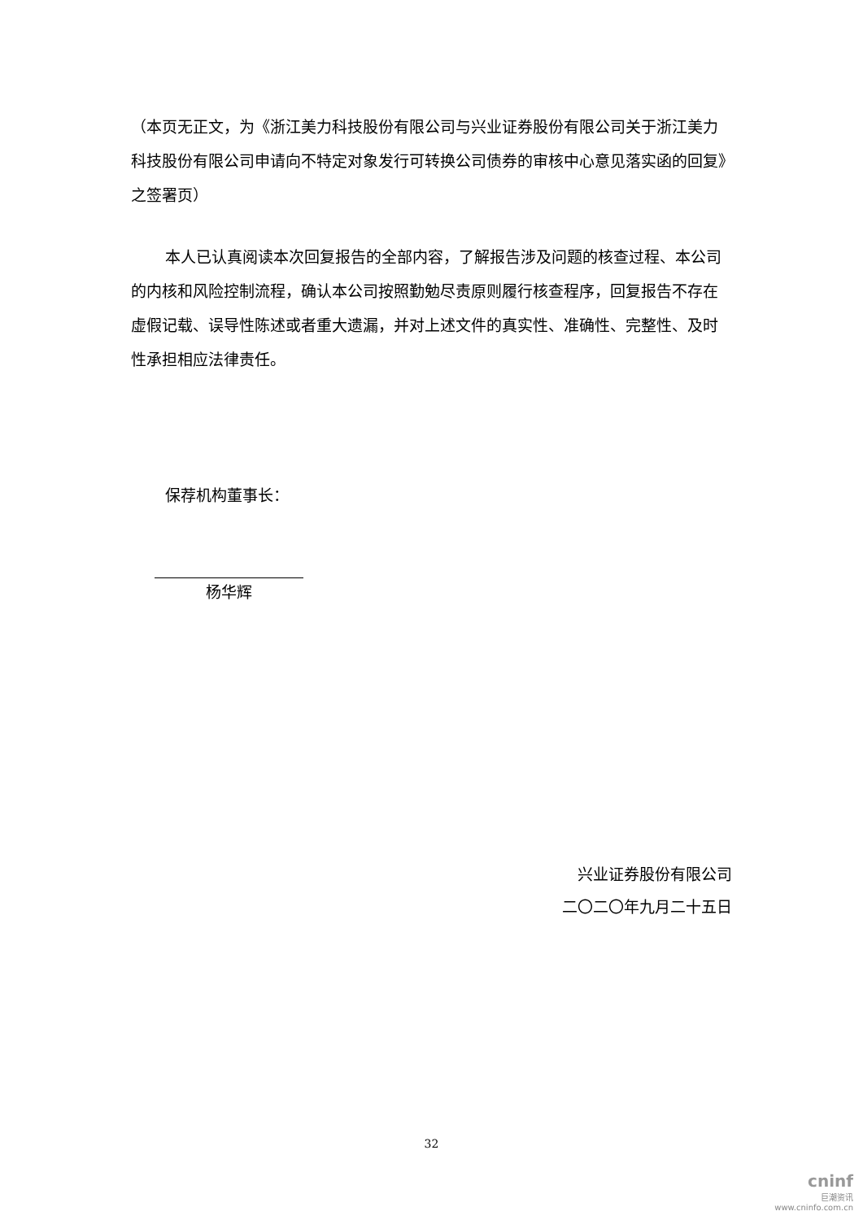（本页无正文，为《浙江美力科技股份有限公司与兴业证券股份有限公司关于浙江美力科技股份有限公司申请向不特定对象发行可转换公司债券的审核中心意见落实函的回复》之签署页）
本人已认真阅读本次回复报告的全部内容，了解报告涉及问题的核查过程、本公司的内核和风险控制流程，确认本公司按照勤勉尽责原则履行核查程序，回复报告不存在虚假记载、误导性陈述或者重大遗漏，并对上述文件的真实性、准确性、完整性、及时性承担相应法律责任。
保荐机构董事长：
杨华辉
兴业证券股份有限公司
二〇二〇年九月二十五日
32
cninf
巨潮资讯
www.cninfo.com.cn